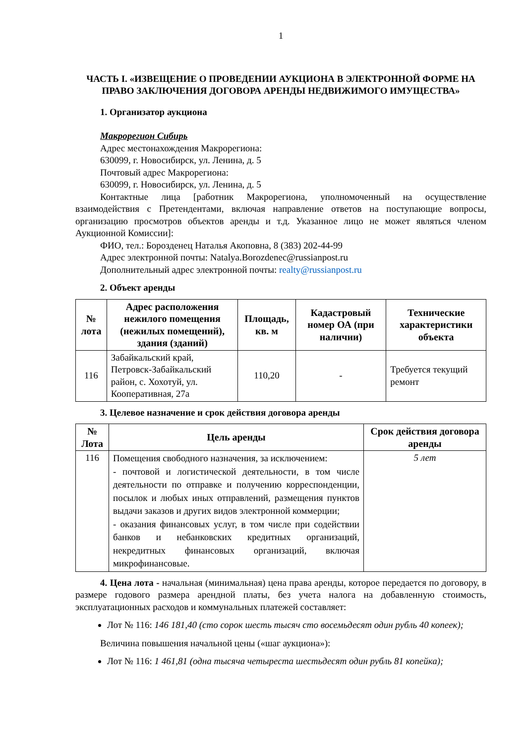1
ЧАСТЬ I. «ИЗВЕЩЕНИЕ О ПРОВЕДЕНИИ АУКЦИОНА В ЭЛЕКТРОННОЙ ФОРМЕ НА ПРАВО ЗАКЛЮЧЕНИЯ ДОГОВОРА АРЕНДЫ НЕДВИЖИМОГО ИМУЩЕСТВА»
1. Организатор аукциона
Макрорегион Сибирь
Адрес местонахождения Макрорегиона:
630099, г. Новосибирск, ул. Ленина, д. 5
Почтовый адрес Макрорегиона:
630099, г. Новосибирск, ул. Ленина, д. 5
Контактные лица [работник Макрорегиона, уполномоченный на осуществление взаимодействия с Претендентами, включая направление ответов на поступающие вопросы, организацию просмотров объектов аренды и т.д. Указанное лицо не может являться членом Аукционной Комиссии]:
ФИО, тел.: Борозденец Наталья Акоповна, 8 (383) 202-44-99
Адрес электронной почты: Natalya.Borozdenec@russianpost.ru
Дополнительный адрес электронной почты: realty@russianpost.ru
2. Объект аренды
| № лота | Адрес расположения нежилого помещения (нежилых помещений), здания (зданий) | Площадь, кв. м | Кадастровый номер ОА (при наличии) | Технические характеристики объекта |
| --- | --- | --- | --- | --- |
| 116 | Забайкальский край, Петровск-Забайкальский район, с. Хохотуй, ул. Кооперативная, 27а | 110,20 | - | Требуется текущий ремонт |
3. Целевое назначение и срок действия договора аренды
| № Лота | Цель аренды | Срок действия договора аренды |
| --- | --- | --- |
| 116 | Помещения свободного назначения, за исключением: - почтовой и логистической деятельности, в том числе деятельности по отправке и получению корреспонденции, посылок и любых иных отправлений, размещения пунктов выдачи заказов и других видов электронной коммерции; - оказания финансовых услуг, в том числе при содействии банков и небанковских кредитных организаций, некредитных финансовых организаций, включая микрофинансовые. | 5 лет |
4. Цена лота - начальная (минимальная) цена права аренды, которое передается по договору, в размере годового размера арендной платы, без учета налога на добавленную стоимость, эксплуатационных расходов и коммунальных платежей составляет:
Лот № 116: 146 181,40 (сто сорок шесть тысяч сто восемьдесят один рубль 40 копеек);
Величина повышения начальной цены («шаг аукциона»):
Лот № 116: 1 461,81 (одна тысяча четыреста шестьдесят один рубль 81 копейка);